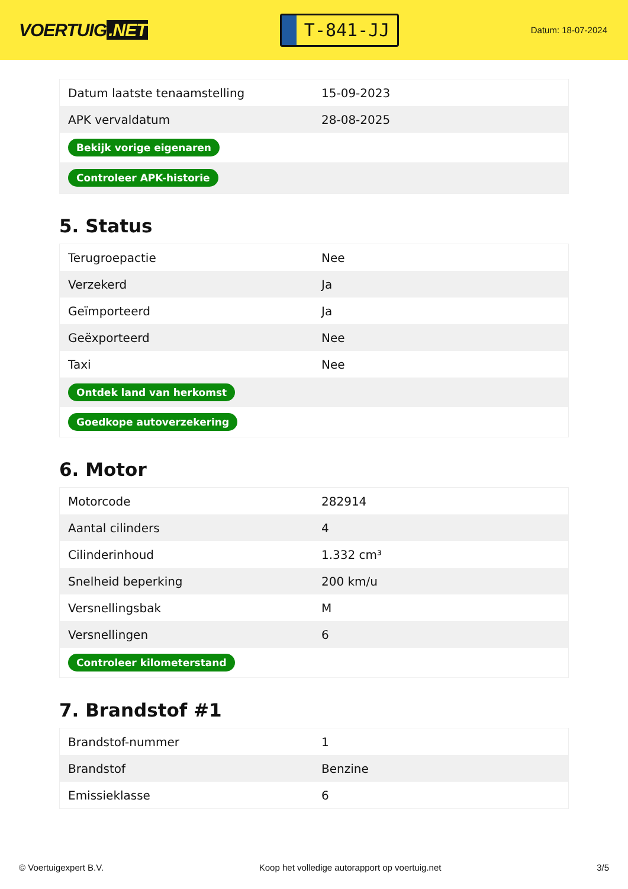VOERTUIG.NET
T-841-JJ
Datum: 18-07-2024
| Datum laatste tenaamstelling | 15-09-2023 |
| APK vervaldatum | 28-08-2025 |
| Bekijk vorige eigenaren | |
| Controleer APK-historie | |
5. Status
| Terugroepactie | Nee |
| Verzekerd | Ja |
| Geïmporteerd | Ja |
| Geëxporteerd | Nee |
| Taxi | Nee |
| Ontdek land van herkomst | |
| Goedkope autoverzekering | |
6. Motor
| Motorcode | 282914 |
| Aantal cilinders | 4 |
| Cilinderinhoud | 1.332 cm³ |
| Snelheid beperking | 200 km/u |
| Versnellingsbak | M |
| Versnellingen | 6 |
| Controleer kilometerstand | |
7. Brandstof #1
| Brandstof-nummer | 1 |
| Brandstof | Benzine |
| Emissieklasse | 6 |
© Voertuigexpert B.V. Koop het volledige autorapport op voertuig.net 3/5